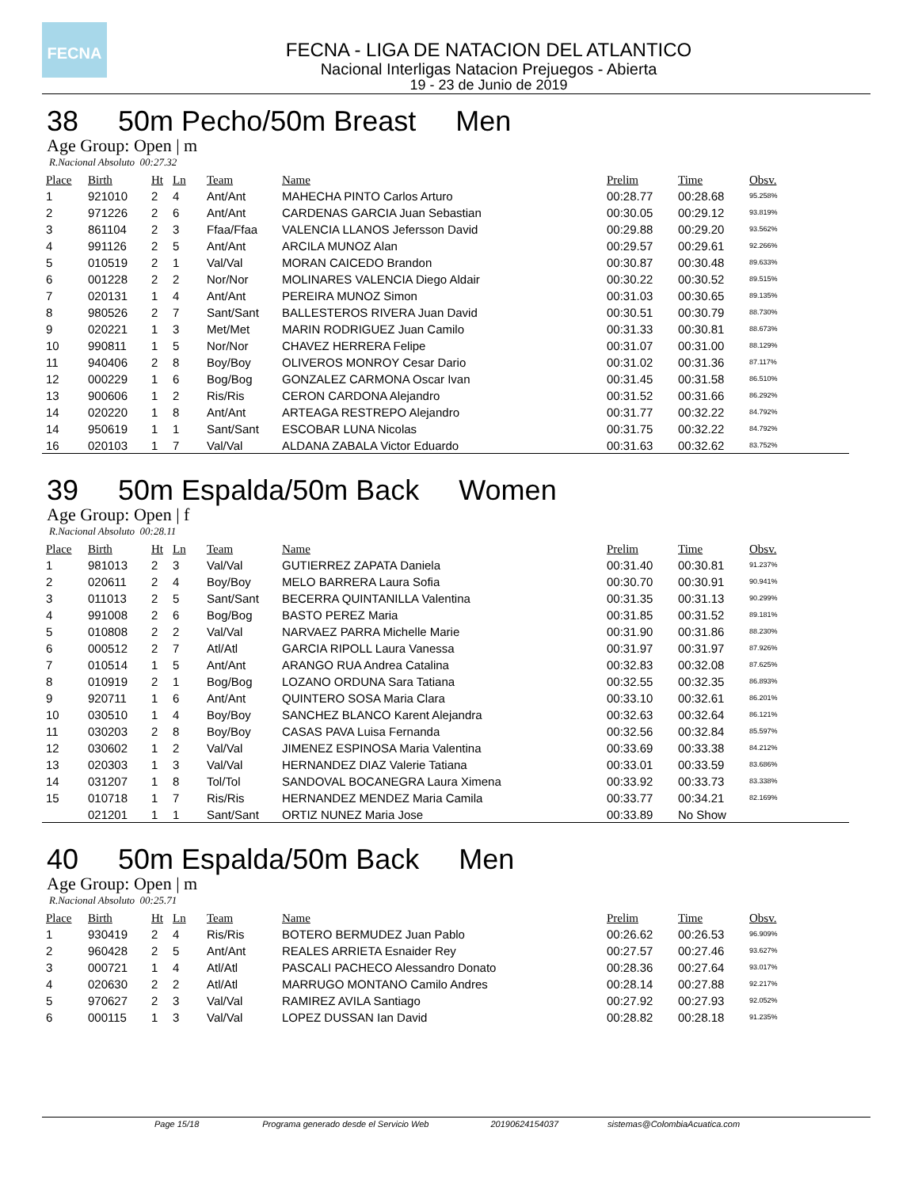FECNA
FECNA - LIGA DE NATACION DEL ATLANTICO
Nacional Interligas Natacion Prejuegos - Abierta
19 - 23 de Junio de 2019
38 50m Pecho/50m Breast Men
Age Group: Open | m
R.Nacional Absoluto 00:27.32
| Place | Birth | Ht | Ln | Team | Name | Prelim | Time | Obsv. |
| --- | --- | --- | --- | --- | --- | --- | --- | --- |
| 1 | 921010 | 2 | 4 | Ant/Ant | MAHECHA PINTO Carlos Arturo | 00:28.77 | 00:28.68 | 95.258% |
| 2 | 971226 | 2 | 6 | Ant/Ant | CARDENAS GARCIA Juan Sebastian | 00:30.05 | 00:29.12 | 93.819% |
| 3 | 861104 | 2 | 3 | Ffaa/Ffaa | VALENCIA LLANOS Jefersson David | 00:29.88 | 00:29.20 | 93.562% |
| 4 | 991126 | 2 | 5 | Ant/Ant | ARCILA MUNOZ Alan | 00:29.57 | 00:29.61 | 92.266% |
| 5 | 010519 | 2 | 1 | Val/Val | MORAN CAICEDO Brandon | 00:30.87 | 00:30.48 | 89.633% |
| 6 | 001228 | 2 | 2 | Nor/Nor | MOLINARES VALENCIA Diego Aldair | 00:30.22 | 00:30.52 | 89.515% |
| 7 | 020131 | 1 | 4 | Ant/Ant | PEREIRA MUNOZ Simon | 00:31.03 | 00:30.65 | 89.135% |
| 8 | 980526 | 2 | 7 | Sant/Sant | BALLESTEROS RIVERA Juan David | 00:30.51 | 00:30.79 | 88.730% |
| 9 | 020221 | 1 | 3 | Met/Met | MARIN RODRIGUEZ Juan Camilo | 00:31.33 | 00:30.81 | 88.673% |
| 10 | 990811 | 1 | 5 | Nor/Nor | CHAVEZ HERRERA Felipe | 00:31.07 | 00:31.00 | 88.129% |
| 11 | 940406 | 2 | 8 | Boy/Boy | OLIVEROS MONROY Cesar Dario | 00:31.02 | 00:31.36 | 87.117% |
| 12 | 000229 | 1 | 6 | Bog/Bog | GONZALEZ CARMONA Oscar Ivan | 00:31.45 | 00:31.58 | 86.510% |
| 13 | 900606 | 1 | 2 | Ris/Ris | CERON CARDONA Alejandro | 00:31.52 | 00:31.66 | 86.292% |
| 14 | 020220 | 1 | 8 | Ant/Ant | ARTEAGA RESTREPO Alejandro | 00:31.77 | 00:32.22 | 84.792% |
| 14 | 950619 | 1 | 1 | Sant/Sant | ESCOBAR LUNA Nicolas | 00:31.75 | 00:32.22 | 84.792% |
| 16 | 020103 | 1 | 7 | Val/Val | ALDANA ZABALA Victor Eduardo | 00:31.63 | 00:32.62 | 83.752% |
39 50m Espalda/50m Back Women
Age Group: Open | f
R.Nacional Absoluto 00:28.11
| Place | Birth | Ht | Ln | Team | Name | Prelim | Time | Obsv. |
| --- | --- | --- | --- | --- | --- | --- | --- | --- |
| 1 | 981013 | 2 | 3 | Val/Val | GUTIERREZ ZAPATA Daniela | 00:31.40 | 00:30.81 | 91.237% |
| 2 | 020611 | 2 | 4 | Boy/Boy | MELO BARRERA Laura Sofia | 00:30.70 | 00:30.91 | 90.941% |
| 3 | 011013 | 2 | 5 | Sant/Sant | BECERRA QUINTANILLA Valentina | 00:31.35 | 00:31.13 | 90.299% |
| 4 | 991008 | 2 | 6 | Bog/Bog | BASTO PEREZ Maria | 00:31.85 | 00:31.52 | 89.181% |
| 5 | 010808 | 2 | 2 | Val/Val | NARVAEZ PARRA Michelle Marie | 00:31.90 | 00:31.86 | 88.230% |
| 6 | 000512 | 2 | 7 | Atl/Atl | GARCIA RIPOLL Laura Vanessa | 00:31.97 | 00:31.97 | 87.926% |
| 7 | 010514 | 1 | 5 | Ant/Ant | ARANGO RUA Andrea Catalina | 00:32.83 | 00:32.08 | 87.625% |
| 8 | 010919 | 2 | 1 | Bog/Bog | LOZANO ORDUNA Sara Tatiana | 00:32.55 | 00:32.35 | 86.893% |
| 9 | 920711 | 1 | 6 | Ant/Ant | QUINTERO SOSA Maria Clara | 00:33.10 | 00:32.61 | 86.201% |
| 10 | 030510 | 1 | 4 | Boy/Boy | SANCHEZ BLANCO Karent Alejandra | 00:32.63 | 00:32.64 | 86.121% |
| 11 | 030203 | 2 | 8 | Boy/Boy | CASAS PAVA Luisa Fernanda | 00:32.56 | 00:32.84 | 85.597% |
| 12 | 030602 | 1 | 2 | Val/Val | JIMENEZ ESPINOSA Maria Valentina | 00:33.69 | 00:33.38 | 84.212% |
| 13 | 020303 | 1 | 3 | Val/Val | HERNANDEZ DIAZ Valerie Tatiana | 00:33.01 | 00:33.59 | 83.686% |
| 14 | 031207 | 1 | 8 | Tol/Tol | SANDOVAL BOCANEGRA Laura Ximena | 00:33.92 | 00:33.73 | 83.338% |
| 15 | 010718 | 1 | 7 | Ris/Ris | HERNANDEZ MENDEZ Maria Camila | 00:33.77 | 00:34.21 | 82.169% |
| | 021201 | 1 | 1 | Sant/Sant | ORTIZ NUNEZ Maria Jose | 00:33.89 | No Show | |
40 50m Espalda/50m Back Men
Age Group: Open | m
R.Nacional Absoluto 00:25.71
| Place | Birth | Ht | Ln | Team | Name | Prelim | Time | Obsv. |
| --- | --- | --- | --- | --- | --- | --- | --- | --- |
| 1 | 930419 | 2 | 4 | Ris/Ris | BOTERO BERMUDEZ Juan Pablo | 00:26.62 | 00:26.53 | 96.909% |
| 2 | 960428 | 2 | 5 | Ant/Ant | REALES ARRIETA Esnaider Rey | 00:27.57 | 00:27.46 | 93.627% |
| 3 | 000721 | 1 | 4 | Atl/Atl | PASCALI PACHECO Alessandro Donato | 00:28.36 | 00:27.64 | 93.017% |
| 4 | 020630 | 2 | 2 | Atl/Atl | MARRUGO MONTANO Camilo Andres | 00:28.14 | 00:27.88 | 92.217% |
| 5 | 970627 | 2 | 3 | Val/Val | RAMIREZ AVILA Santiago | 00:27.92 | 00:27.93 | 92.052% |
| 6 | 000115 | 1 | 3 | Val/Val | LOPEZ DUSSAN Ian David | 00:28.82 | 00:28.18 | 91.235% |
Page 15/18 Programa generado desde el Servicio Web 20190624154037 sistemas@ColombiaAcuatica.com